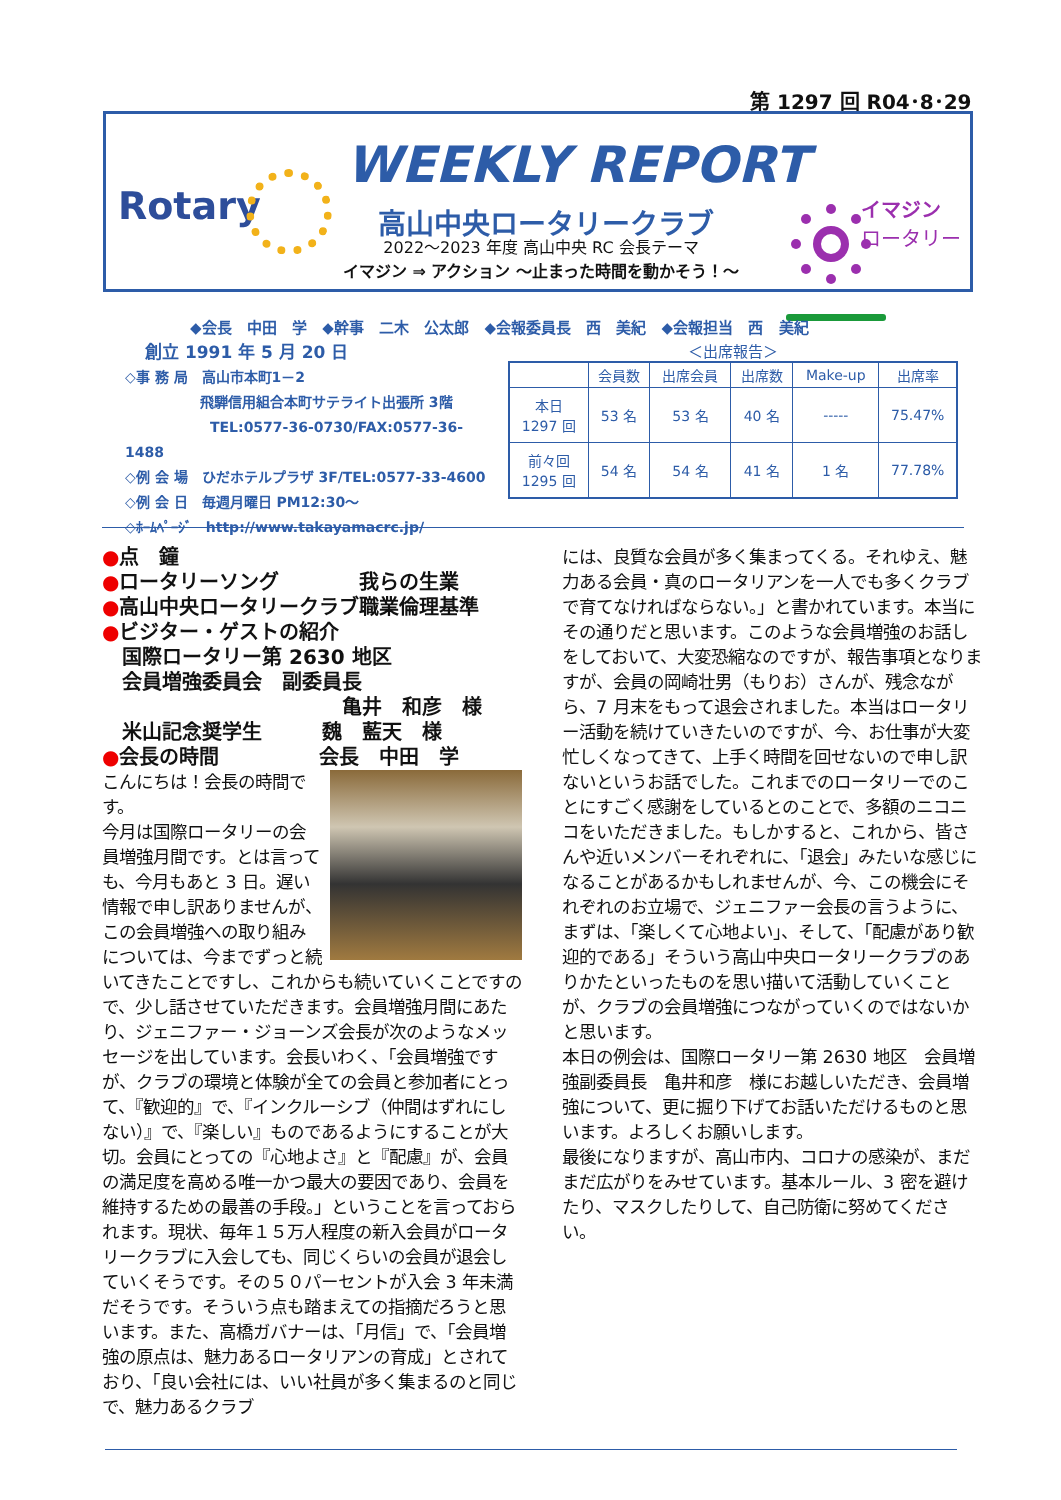第 1297 回 R04･8･29
WEEKLY REPORT
Rotary 高山中央ロータリークラブ
2022～2023 年度 高山中央 RC 会長テーマ
イマジン ⇒ アクション ～止まった時間を動かそう！～
イマジン
ロータリー
◆会長 中田 学 ◆幹事 二木 公太郎 ◆会報委員長 西 美紀 ◆会報担当 西 美紀
創立 1991 年 5 月 20 日
◇事 務 局　高山市本町1－2
飛騨信用組合本町サテライト出張所 3階
TEL:0577-36-0730/FAX:0577-36-1488
◇例 会 場　ひだホテルプラザ 3F/TEL:0577-33-4600
◇例 会 日　毎週月曜日 PM12:30～
◇ﾎｰﾑﾍﾟｰｼﾞ　http://www.takayamacrc.jp/
＜出席報告＞
| | 会員数 | 出席会員 | 出席数 | Make-up | 出席率 |
| --- | --- | --- | --- | --- | --- |
| 本日 1297 回 | 53 名 | 53 名 | 40 名 | ----- | 75.47% |
| 前々回 1295 回 | 54 名 | 54 名 | 41 名 | 1 名 | 77.78% |
●点　鐘
●ロータリーソング　　　　我らの生業
●高山中央ロータリークラブ職業倫理基準
●ビジター・ゲストの紹介
　国際ロータリー第 2630 地区
　会員増強委員会　副委員長
亀井　和彦　様
　米山記念奨学生　　　魏　藍天　様
●会長の時間　　　　　会長　中田　学
こんにちは！会長の時間です。
今月は国際ロータリーの会員増強月間です。とは言っても、今月もあと 3 日。遅い情報で申し訳ありませんが、この会員増強への取り組みについては、今までずっと続いてきたことですし、これからも続いていくことですので、少し話させていただきます。会員増強月間にあたり、ジェニファー・ジョーンズ会長が次のようなメッセージを出しています。会長いわく、「会員増強ですが、クラブの環境と体験が全ての会員と参加者にとって、『歓迎的』で、『インクルーシブ（仲間はずれにしない）』で、『楽しい』ものであるようにすることが大切。会員にとっての『心地よさ』と『配慮』が、会員の満足度を高める唯一かつ最大の要因であり、会員を維持するための最善の手段。」ということを言っておられます。現状、毎年１５万人程度の新入会員がロータリークラブに入会しても、同じくらいの会員が退会していくそうです。その５０パーセントが入会 3 年未満だそうです。そういう点も踏まえての指摘だろうと思います。また、高橋ガバナーは、「月信」で、「会員増強の原点は、魅力あるロータリアンの育成」とされており、「良い会社には、いい社員が多く集まるのと同じで、魅力あるクラブ
には、良質な会員が多く集まってくる。それゆえ、魅力ある会員・真のロータリアンを一人でも多くクラブで育てなければならない。」と書かれています。本当にその通りだと思います。このような会員増強のお話しをしておいて、大変恐縮なのですが、報告事項となりますが、会員の岡崎壮男（もりお）さんが、残念ながら、7 月末をもって退会されました。本当はロータリー活動を続けていきたいのですが、今、お仕事が大変忙しくなってきて、上手く時間を回せないので申し訳ないというお話でした。これまでのロータリーでのことにすごく感謝をしているとのことで、多額のニコニコをいただきました。もしかすると、これから、皆さんや近いメンバーそれぞれに、「退会」みたいな感じになることがあるかもしれませんが、今、この機会にそれぞれのお立場で、ジェニファー会長の言うように、まずは、「楽しくて心地よい」、そして、「配慮があり歓迎的である」そういう高山中央ロータリークラブのありかたといったものを思い描いて活動していくことが、クラブの会員増強につながっていくのではないかと思います。
本日の例会は、国際ロータリー第 2630 地区　会員増強副委員長　亀井和彦　様にお越しいただき、会員増強について、更に掘り下げてお話いただけるものと思います。よろしくお願いします。
最後になりますが、高山市内、コロナの感染が、まだまだ広がりをみせています。基本ルール、3 密を避けたり、マスクしたりして、自己防衛に努めてください。